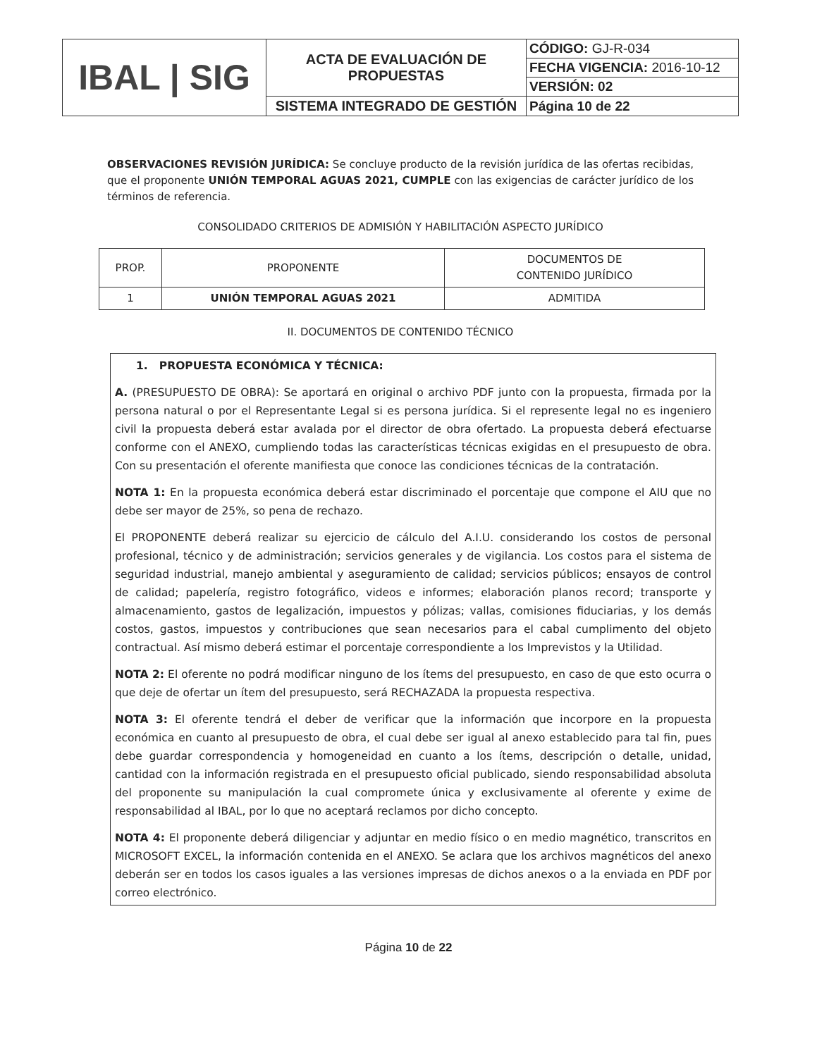| IBAL / SIG | ACTA DE EVALUACIÓN DE PROPUESTAS | CÓDIGO: GJ-R-034 |
| | | FECHA VIGENCIA: 2016-10-12 |
| | | VERSIÓN: 02 |
| | SISTEMA INTEGRADO DE GESTIÓN | Página 10 de 22 |
OBSERVACIONES REVISIÓN JURÍDICA: Se concluye producto de la revisión jurídica de las ofertas recibidas, que el proponente UNIÓN TEMPORAL AGUAS 2021, CUMPLE con las exigencias de carácter jurídico de los términos de referencia.
CONSOLIDADO CRITERIOS DE ADMISIÓN Y HABILITACIÓN ASPECTO JURÍDICO
| PROP. | PROPONENTE | DOCUMENTOS DE CONTENIDO JURÍDICO |
| --- | --- | --- |
| 1 | UNIÓN TEMPORAL AGUAS 2021 | ADMITIDA |
II. DOCUMENTOS DE CONTENIDO TÉCNICO
1. PROPUESTA ECONÓMICA Y TÉCNICA:
A. (PRESUPUESTO DE OBRA): Se aportará en original o archivo PDF junto con la propuesta, firmada por la persona natural o por el Representante Legal si es persona jurídica. Si el represente legal no es ingeniero civil la propuesta deberá estar avalada por el director de obra ofertado. La propuesta deberá efectuarse conforme con el ANEXO, cumpliendo todas las características técnicas exigidas en el presupuesto de obra. Con su presentación el oferente manifiesta que conoce las condiciones técnicas de la contratación.
NOTA 1: En la propuesta económica deberá estar discriminado el porcentaje que compone el AIU que no debe ser mayor de 25%, so pena de rechazo.
El PROPONENTE deberá realizar su ejercicio de cálculo del A.I.U. considerando los costos de personal profesional, técnico y de administración; servicios generales y de vigilancia. Los costos para el sistema de seguridad industrial, manejo ambiental y aseguramiento de calidad; servicios públicos; ensayos de control de calidad; papelería, registro fotográfico, videos e informes; elaboración planos record; transporte y almacenamiento, gastos de legalización, impuestos y pólizas; vallas, comisiones fiduciarias, y los demás costos, gastos, impuestos y contribuciones que sean necesarios para el cabal cumplimento del objeto contractual. Así mismo deberá estimar el porcentaje correspondiente a los Imprevistos y la Utilidad.
NOTA 2: El oferente no podrá modificar ninguno de los ítems del presupuesto, en caso de que esto ocurra o que deje de ofertar un ítem del presupuesto, será RECHAZADA la propuesta respectiva.
NOTA 3: El oferente tendrá el deber de verificar que la información que incorpore en la propuesta económica en cuanto al presupuesto de obra, el cual debe ser igual al anexo establecido para tal fin, pues debe guardar correspondencia y homogeneidad en cuanto a los ítems, descripción o detalle, unidad, cantidad con la información registrada en el presupuesto oficial publicado, siendo responsabilidad absoluta del proponente su manipulación la cual compromete única y exclusivamente al oferente y exime de responsabilidad al IBAL, por lo que no aceptará reclamos por dicho concepto.
NOTA 4: El proponente deberá diligenciar y adjuntar en medio físico o en medio magnético, transcritos en MICROSOFT EXCEL, la información contenida en el ANEXO. Se aclara que los archivos magnéticos del anexo deberán ser en todos los casos iguales a las versiones impresas de dichos anexos o a la enviada en PDF por correo electrónico.
Página 10 de 22